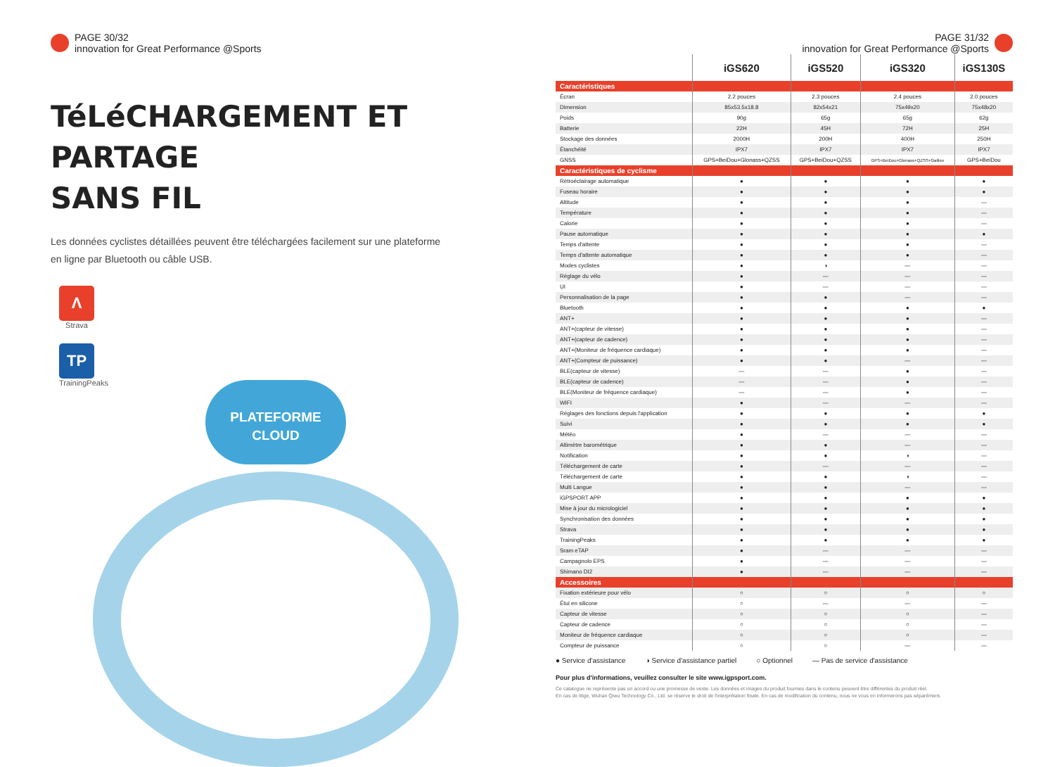PAGE 30/32
innovation for Great Performance @Sports
TéLéCHARGEMENT ET PARTAGE
SANS FIL
Les données cyclistes détaillées peuvent être téléchargées facilement sur une plateforme
en ligne par Bluetooth ou câble USB.
Λ
Strava
TP
TrainingPeaks
PLATEFORME
CLOUD
PAGE 31/32
innovation for Great Performance @Sports
| | iGS620 | iGS520 | iGS320 | iGS130S |
| --- | --- | --- | --- | --- |
| Caractéristiques | | | | |
| Écran | 2.2 pouces | 2.3 pouces | 2.4 pouces | 2.0 pouces |
| Dimension | 85x53.5x18.8 | 82x54x21 | 75x49x20 | 75x48x20 |
| Poids | 90g | 65g | 65g | 62g |
| Batterie | 22H | 45H | 72H | 25H |
| Stockage des données | 2000H | 200H | 400H | 250H |
| Étanchéité | IPX7 | IPX7 | IPX7 | IPX7 |
| GNSS | GPS+BeiDou+Glonass+QZSS | GPS+BeiDou+QZSS | GPS+BeiDou+Glonass+QZSS+Galileo | GPS+BeiDou |
| Caractéristiques de cyclisme | | | | |
| Rétroéclairage automatique | ● | ● | ● | ● |
| Fuseau horaire | ● | ● | ● | ● |
| Altitude | ● | ● | ● | — |
| Température | ● | ● | ● | — |
| Calorie | ● | ● | ● | — |
| Pause automatique | ● | ● | ● | ● |
| Temps d'attente | ● | ● | ● | — |
| Temps d'attente automatique | ● | ● | ● | — |
| Modes cyclistes | ● | ◑ | — | — |
| Réglage du vélo | ● | — | — | — |
| UI | ● | — | — | — |
| Personnalisation de la page | ● | ● | — | — |
| Bluetooth | ● | ● | ● | ● |
| ANT+ | ● | ● | ● | — |
| ANT+(capteur de vitesse) | ● | ● | ● | — |
| ANT+(capteur de cadence) | ● | ● | ● | — |
| ANT+(Moniteur de fréquence cardiaque) | ● | ● | ● | — |
| ANT+(Compteur de puissance) | ● | ● | — | — |
| BLE(capteur de vitesse) | — | — | ● | — |
| BLE(capteur de cadence) | — | — | ● | — |
| BLE(Moniteur de fréquence cardiaque) | — | — | ● | — |
| WIFI | ● | — | — | — |
| Réglages des fonctions depuis l'application | ● | ● | ● | ● |
| Suivi | ● | ● | ● | ● |
| Météo | ● | — | — | — |
| Altimètre barométrique | ● | ● | — | — |
| Notification | ● | ● | ◑ | — |
| Téléchargement de carte | ● | — | — | — |
| Téléchargement de carte | ● | ● | ◑ | — |
| Multi Langue | ● | ● | — | — |
| iGPSPORT APP | ● | ● | ● | ● |
| Mise à jour du micrologiciel | ● | ● | ● | ● |
| Synchronisation des données | ● | ● | ● | ● |
| Strava | ● | ● | ● | ● |
| TrainingPeaks | ● | ● | ● | ● |
| Sram eTAP | ● | — | — | — |
| Campagnolo EPS | ● | — | — | — |
| Shimano DI2 | ● | — | — | — |
| Accessoires | | | | |
| Fixation extérieure pour vélo | ○ | ○ | ○ | ○ |
| Étui en silicone | ○ | — | — | — |
| Capteur de vitesse | ○ | ○ | ○ | — |
| Capteur de cadence | ○ | ○ | ○ | — |
| Moniteur de fréquence cardiaque | ○ | ○ | ○ | — |
| Compteur de puissance | ○ | ○ | — | — |
● Service d'assistance ◑ Service d'assistance partiel ○ Optionnel — Pas de service d'assistance
Pour plus d'informations, veuillez consulter le site www.igpsport.com.
Ce catalogue ne représente pas un accord ou une promesse de vente. Les données et images du produit fournies dans le contenu peuvent être différentes du produit réel.
En cas de litige, Wuhan Qiwu Technology Co., Ltd. se réserve le droit de l'interprétation finale. En cas de modification du contenu, nous ne vous en informerons pas séparément.